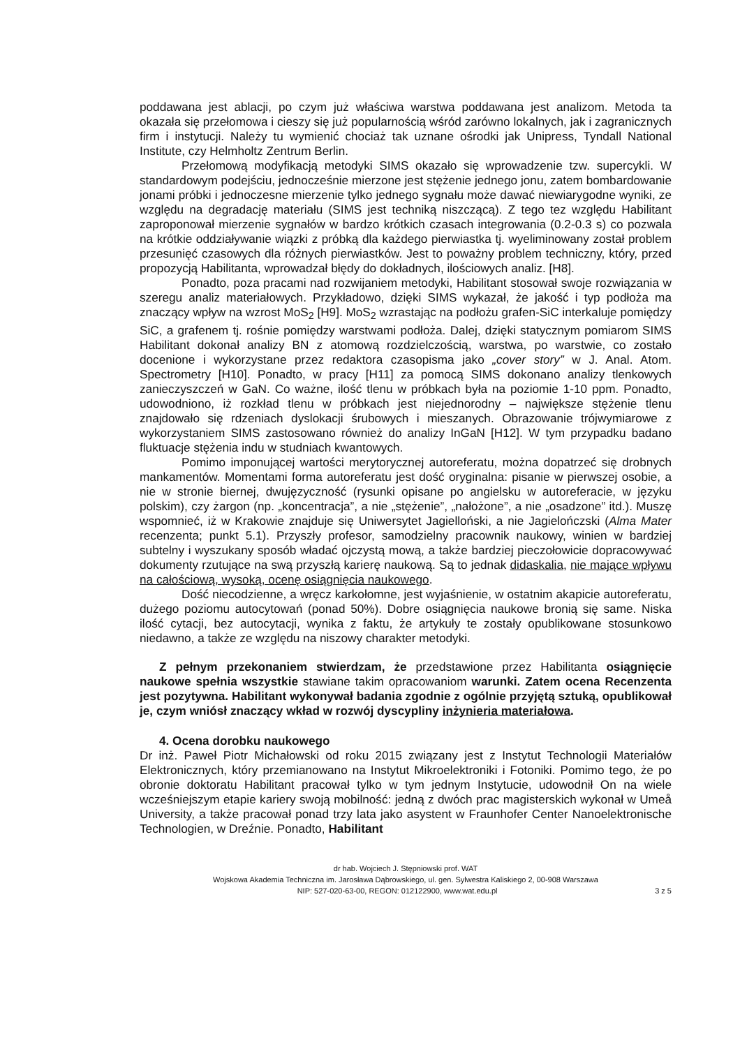poddawana jest ablacji, po czym już właściwa warstwa poddawana jest analizom. Metoda ta okazała się przełomowa i cieszy się już popularnością wśród zarówno lokalnych, jak i zagranicznych firm i instytucji. Należy tu wymienić chociaż tak uznane ośrodki jak Unipress, Tyndall National Institute, czy Helmholtz Zentrum Berlin.
Przełomową modyfikacją metodyki SIMS okazało się wprowadzenie tzw. supercykli. W standardowym podejściu, jednocześnie mierzone jest stężenie jednego jonu, zatem bombardowanie jonami próbki i jednoczesne mierzenie tylko jednego sygnału może dawać niewiarygodne wyniki, ze względu na degradację materiału (SIMS jest techniką niszczącą). Z tego tez względu Habilitant zaproponował mierzenie sygnałów w bardzo krótkich czasach integrowania (0.2-0.3 s) co pozwala na krótkie oddziaływanie wiązki z próbką dla każdego pierwiastka tj. wyeliminowany został problem przesunięć czasowych dla różnych pierwiastków. Jest to poważny problem techniczny, który, przed propozycją Habilitanta, wprowadzał błędy do dokładnych, ilościowych analiz. [H8].
Ponadto, poza pracami nad rozwijaniem metodyki, Habilitant stosował swoje rozwiązania w szeregu analiz materiałowych. Przykładowo, dzięki SIMS wykazał, że jakość i typ podłoża ma znaczący wpływ na wzrost MoS<sub>2</sub> [H9]. MoS<sub>2</sub> wzrastając na podłożu grafen-SiC interkaluje pomiędzy SiC, a grafenem tj. rośnie pomiędzy warstwami podłoża. Dalej, dzięki statycznym pomiarom SIMS Habilitant dokonał analizy BN z atomową rozdzielczością, warstwa, po warstwie, co zostało docenione i wykorzystane przez redaktora czasopisma jako „cover story” w J. Anal. Atom. Spectrometry [H10]. Ponadto, w pracy [H11] za pomocą SIMS dokonano analizy tlenkowych zanieczyszczeń w GaN. Co ważne, ilość tlenu w próbkach była na poziomie 1-10 ppm. Ponadto, udowodniono, iż rozkład tlenu w próbkach jest niejednorodny – największe stężenie tlenu znajdowało się rdzeniach dyslokacji śrubowych i mieszanych. Obrazowanie trójwymiarowe z wykorzystaniem SIMS zastosowano również do analizy InGaN [H12]. W tym przypadku badano fluktuacje stężenia indu w studniach kwantowych.
Pomimo imponującej wartości merytorycznej autoreferatu, można dopatrzeć się drobnych mankamentów. Momentami forma autoreferatu jest dość oryginalna: pisanie w pierwszej osobie, a nie w stronie biernej, dwujęzyczność (rysunki opisane po angielsku w autoreferacie, w języku polskim), czy żargon (np. „koncentracja”, a nie „stężenie”, „nałożone”, a nie „osadzone” itd.). Muszę wspomnieć, iż w Krakowie znajduje się Uniwersytet Jagielloński, a nie Jagielończski (Alma Mater recenzenta; punkt 5.1). Przyszły profesor, samodzielny pracownik naukowy, winien w bardziej subtelny i wyszukany sposób władać ojczystą mową, a także bardziej pieczołowicie dopracowywać dokumenty rzutujące na swą przyszłą karierę naukową. Są to jednak didaskalia, nie mające wpływu na całościową, wysoką, ocenę osiągnięcia naukowego.
Dość niecodzienne, a wręcz karkołomne, jest wyjaśnienie, w ostatnim akapicie autoreferatu, dużego poziomu autocytowań (ponad 50%). Dobre osiągnięcia naukowe bronią się same. Niska ilość cytacji, bez autocytacji, wynika z faktu, że artykuły te zostały opublikowane stosunkowo niedawno, a także ze względu na niszowy charakter metodyki.
Z pełnym przekonaniem stwierdzam, że przedstawione przez Habilitanta osiągnięcie naukowe spełnia wszystkie stawiane takim opracowaniom warunki. Zatem ocena Recenzenta jest pozytywna. Habilitant wykonywał badania zgodnie z ogólnie przyjętą sztuką, opublikował je, czym wniósł znaczący wkład w rozwój dyscypliny inżynieria materiałowa.
4. Ocena dorobku naukowego
Dr inż. Paweł Piotr Michałowski od roku 2015 związany jest z Instytut Technologii Materiałów Elektronicznych, który przemianowano na Instytut Mikroelektroniki i Fotoniki. Pomimo tego, że po obronie doktoratu Habilitant pracował tylko w tym jednym Instytucie, udowodnił On na wiele wcześniejszym etapie kariery swoją mobilność: jedną z dwóch prac magisterskich wykonał w Umeå University, a także pracował ponad trzy lata jako asystent w Fraunhofer Center Nanoelektronische Technologien, w Dreźnie. Ponadto, Habilitant
dr hab. Wojciech J. Stępniowski prof. WAT
Wojskowa Akademia Techniczna im. Jarosława Dąbrowskiego, ul. gen. Sylwestra Kaliskiego 2, 00-908 Warszawa
NIP: 527-020-63-00, REGON: 012122900, www.wat.edu.pl 3 z 5